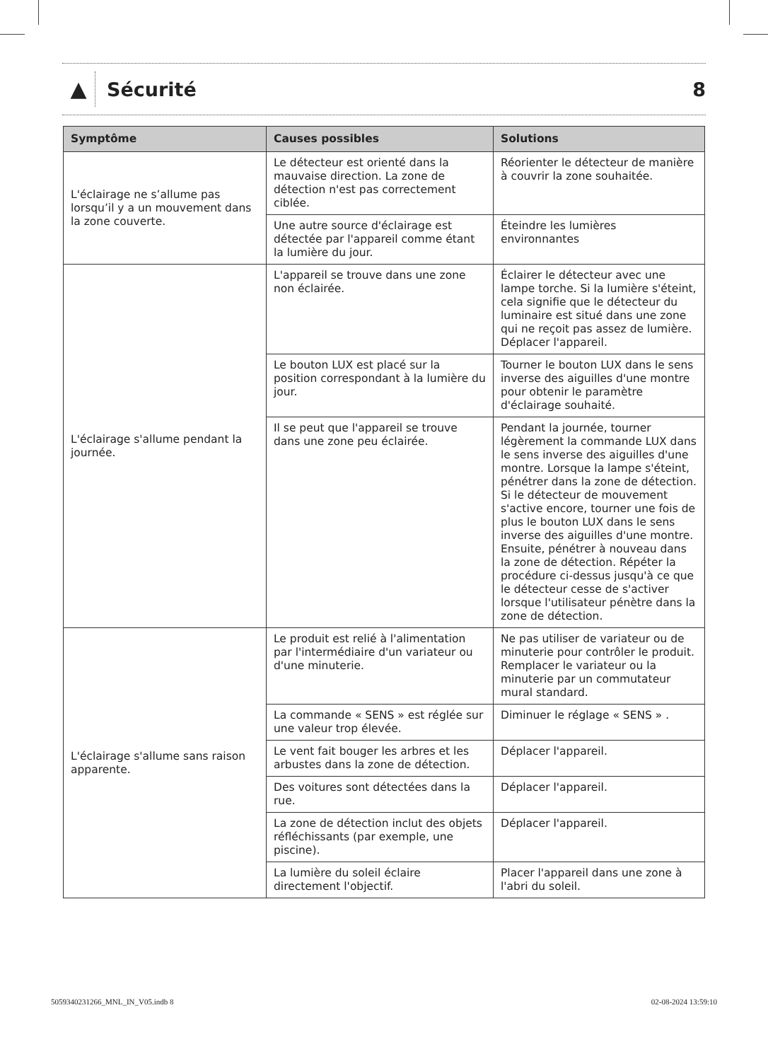▲
Sécurité 8
| Symptôme | Causes possibles | Solutions |
| --- | --- | --- |
| L'éclairage ne s’allume pas lorsqu’il y a un mouvement dans la zone couverte. | Le détecteur est orienté dans la mauvaise direction. La zone de détection n'est pas correctement ciblée. | Réorienter le détecteur de manière à couvrir la zone souhaitée. |
| | Une autre source d'éclairage est détectée par l'appareil comme étant la lumière du jour. | Éteindre les lumières environnantes |
| L'éclairage s'allume pendant la journée. | L'appareil se trouve dans une zone non éclairée. | Éclairer le détecteur avec une lampe torche. Si la lumière s'éteint, cela signifie que le détecteur du luminaire est situé dans une zone qui ne reçoit pas assez de lumière. Déplacer l'appareil. |
| | Le bouton LUX est placé sur la position correspondant à la lumière du jour. | Tourner le bouton LUX dans le sens inverse des aiguilles d'une montre pour obtenir le paramètre d'éclairage souhaité. |
| | Il se peut que l'appareil se trouve dans une zone peu éclairée. | Pendant la journée, tourner légèrement la commande LUX dans le sens inverse des aiguilles d'une montre. Lorsque la lampe s'éteint, pénétrer dans la zone de détection. Si le détecteur de mouvement s'active encore, tourner une fois de plus le bouton LUX dans le sens inverse des aiguilles d'une montre. Ensuite, pénétrer à nouveau dans la zone de détection. Répéter la procédure ci-dessus jusqu'à ce que le détecteur cesse de s'activer lorsque l'utilisateur pénètre dans la zone de détection. |
| L'éclairage s'allume sans raison apparente. | Le produit est relié à l'alimentation par l'intermédiaire d'un variateur ou d'une minuterie. | Ne pas utiliser de variateur ou de minuterie pour contrôler le produit. Remplacer le variateur ou la minuterie par un commutateur mural standard. |
| | La commande « SENS » est réglée sur une valeur trop élevée. | Diminuer le réglage « SENS » . |
| | Le vent fait bouger les arbres et les arbustes dans la zone de détection. | Déplacer l'appareil. |
| | Des voitures sont détectées dans la rue. | Déplacer l'appareil. |
| | La zone de détection inclut des objets réfléchissants (par exemple, une piscine). | Déplacer l'appareil. |
| | La lumière du soleil éclaire directement l'objectif. | Placer l'appareil dans une zone à l'abri du soleil. |
5059340231266_MNL_IN_V05.indb 8 02-08-2024 13:59:10